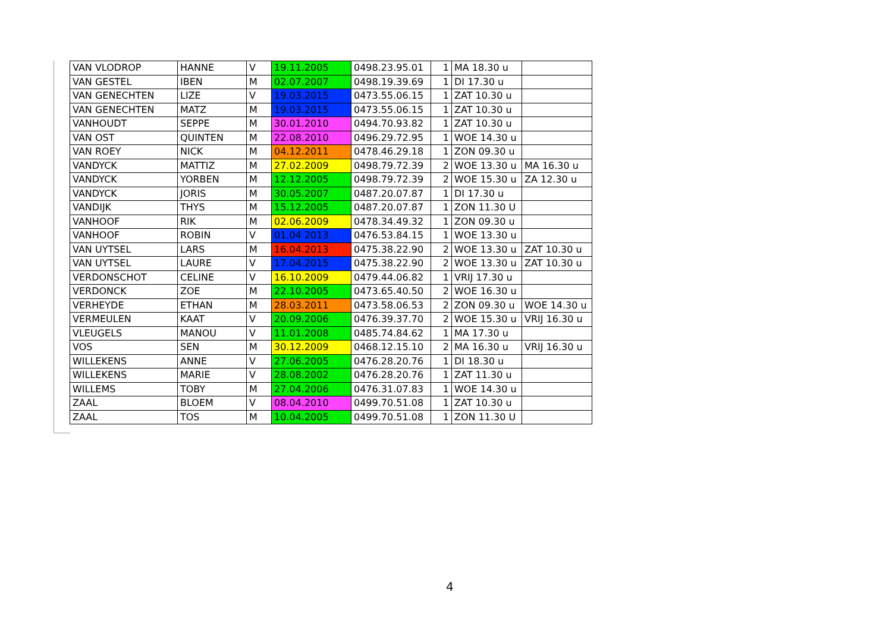| VAN VLODROP | HANNE | V | 19.11.2005 | 0498.23.95.01 | 1 | MA 18.30 u | |
| VAN GESTEL | IBEN | M | 02.07.2007 | 0498.19.39.69 | 1 | DI 17.30 u | |
| VAN GENECHTEN | LIZE | V | 19.03.2015 | 0473.55.06.15 | 1 | ZAT 10.30 u | |
| VAN GENECHTEN | MATZ | M | 19.03.2015 | 0473.55.06.15 | 1 | ZAT 10.30 u | |
| VANHOUDT | SEPPE | M | 30.01.2010 | 0494.70.93.82 | 1 | ZAT 10.30 u | |
| VAN OST | QUINTEN | M | 22.08.2010 | 0496.29.72.95 | 1 | WOE 14.30 u | |
| VAN ROEY | NICK | M | 04.12.2011 | 0478.46.29.18 | 1 | ZON 09.30 u | |
| VANDYCK | MATTIZ | M | 27.02.2009 | 0498.79.72.39 | 2 | WOE 13.30 u | MA 16.30 u |
| VANDYCK | YORBEN | M | 12.12.2005 | 0498.79.72.39 | 2 | WOE 15.30 u | ZA 12.30 u |
| VANDYCK | JORIS | M | 30.05.2007 | 0487.20.07.87 | 1 | DI 17.30 u | |
| VANDIJK | THYS | M | 15.12.2005 | 0487.20.07.87 | 1 | ZON 11.30 U | |
| VANHOOF | RIK | M | 02.06.2009 | 0478.34.49.32 | 1 | ZON 09.30 u | |
| VANHOOF | ROBIN | V | 01.04 2013 | 0476.53.84.15 | 1 | WOE 13.30 u | |
| VAN UYTSEL | LARS | M | 16.04.2013 | 0475.38.22.90 | 2 | WOE 13.30 u | ZAT 10.30 u |
| VAN UYTSEL | LAURE | V | 17.04.2015 | 0475.38.22.90 | 2 | WOE 13.30 u | ZAT 10.30 u |
| VERDONSCHOT | CELINE | V | 16.10.2009 | 0479.44.06.82 | 1 | VRIJ 17.30 u | |
| VERDONCK | ZOE | M | 22.10.2005 | 0473.65.40.50 | 2 | WOE 16.30 u | |
| VERHEYDE | ETHAN | M | 28.03.2011 | 0473.58.06.53 | 2 | ZON 09.30 u | WOE 14.30 u |
| VERMEULEN | KAAT | V | 20.09.2006 | 0476.39.37.70 | 2 | WOE 15.30 u | VRIJ 16.30 u |
| VLEUGELS | MANOU | V | 11.01.2008 | 0485.74.84.62 | 1 | MA 17.30 u | |
| VOS | SEN | M | 30.12.2009 | 0468.12.15.10 | 2 | MA 16.30 u | VRIJ 16.30 u |
| WILLEKENS | ANNE | V | 27.06.2005 | 0476.28.20.76 | 1 | DI 18.30 u | |
| WILLEKENS | MARIE | V | 28.08.2002 | 0476.28.20.76 | 1 | ZAT 11.30 u | |
| WILLEMS | TOBY | M | 27.04.2006 | 0476.31.07.83 | 1 | WOE 14.30 u | |
| ZAAL | BLOEM | V | 08.04.2010 | 0499.70.51.08 | 1 | ZAT 10.30 u | |
| ZAAL | TOS | M | 10.04.2005 | 0499.70.51.08 | 1 | ZON 11.30 U | |
4